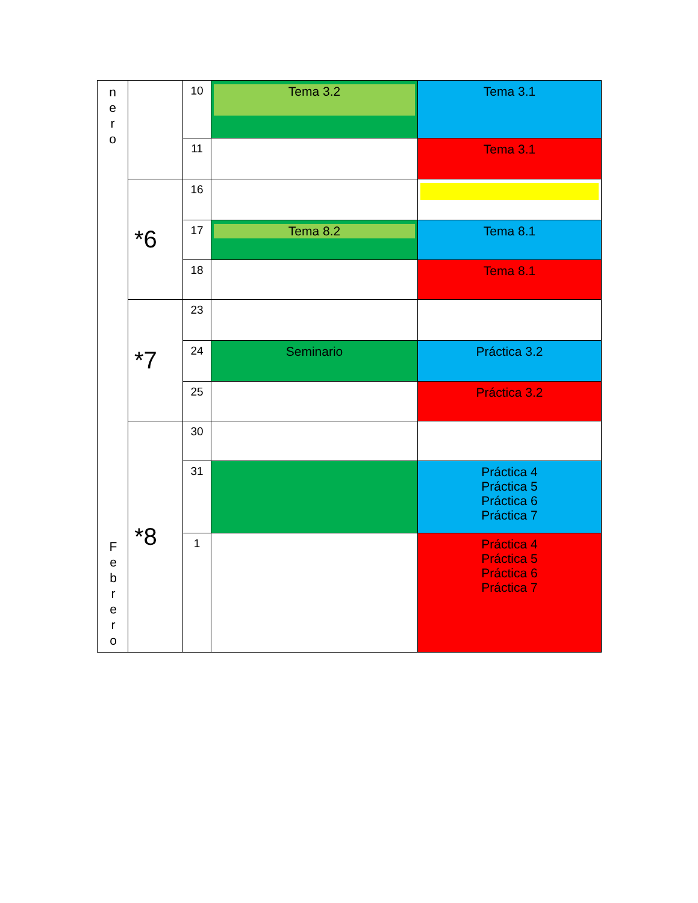| n e r o | | 10 | Tema 3.2 | Tema 3.1 |
| | | 11 | | Tema 3.1 |
| | *6 | 16 | | |
| | | 17 | Tema 8.2 | Tema 8.1 |
| | | 18 | | Tema 8.1 |
| | *7 | 23 | | |
| | | 24 | Seminario | Práctica 3.2 |
| | | 25 | | Práctica 3.2 |
| | *8 | 30 | | |
| | | 31 | | Práctica 4 Práctica 5 Práctica 6 Práctica 7 |
| | | 1 | | Práctica 4 Práctica 5 Práctica 6 Práctica 7 |
F
e
b
r
e
r
o